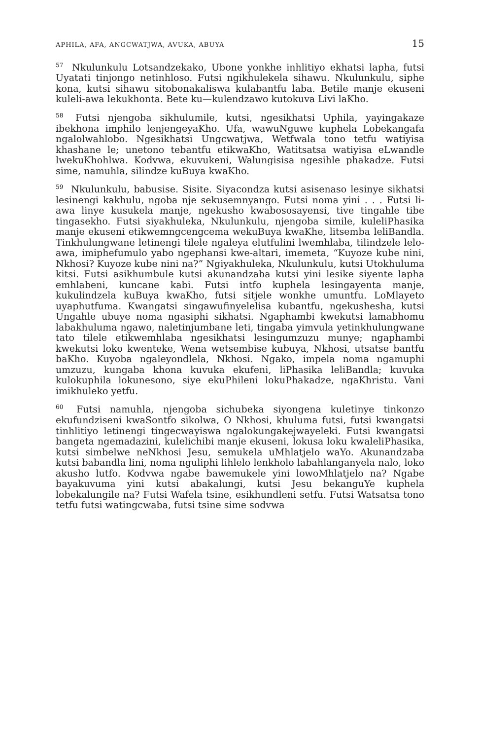APHILA, AFA, ANGCWATJWA, AVUKA, ABUYA 15
<sup>57</sup> Nkulunkulu Lotsandzekako, Ubone yonkhe inhlitiyo ekhatsi lapha, futsi Uyatati tinjongo netinhloso. Futsi ngikhulekela sihawu. Nkulunkulu, siphe kona, kutsi sihawu sitobonakaliswa kulabantfu laba. Betile manje ekuseni kuleli-awa lekukhonta. Bete ku—kulendzawo kutokuva Livi laKho.
<sup>58</sup> Futsi njengoba sikhulumile, kutsi, ngesikhatsi Uphila, yayingakaze ibekhona imphilo lenjengeyaKho. Ufa, wawuNguwe kuphela Lobekangafa ngalolwahlobo. Ngesikhatsi Ungcwatjwa, Wetfwala tono tetfu watiyisa khashane le; unetono tebantfu etikwaKho, Watitsatsa watiyisa eLwandle lwekuKhohlwa. Kodvwa, ekuvukeni, Walungisisa ngesihle phakadze. Futsi sime, namuhla, silindze kuBuya kwaKho.
<sup>59</sup> Nkulunkulu, babusise. Sisite. Siyacondza kutsi asisenaso lesinye sikhatsi lesinengi kakhulu, ngoba nje sekusemnyango. Futsi noma yini . . . Futsi li-awa linye kusukela manje, ngekusho kwabososayensi, tive tingahle tibe tingasekho. Futsi siyakhuleka, Nkulunkulu, njengoba simile, kuleliPhasika manje ekuseni etikwemngcengcema wekuBuya kwaKhe, litsemba leliBandla. Tinkhulungwane letinengi tilele ngaleya elutfulini lwemhlaba, tilindzele lelo-awa, imiphefumulo yabo ngephansi kwe-altari, imemeta, “Kuyoze kube nini, Nkhosi? Kuyoze kube nini na?” Ngiyakhuleka, Nkulunkulu, kutsi Utokhuluma kitsi. Futsi asikhumbule kutsi akunandzaba kutsi yini lesike siyente lapha emhlabeni, kuncane kabi. Futsi intfo kuphela lesingayenta manje, kukulindzela kuBuya kwaKho, futsi sitjele wonkhe umuntfu. LoMlayeto uyaphutfuma. Kwangatsi singawufinyelelisa kubantfu, ngekushesha, kutsi Ungahle ubuye noma ngasiphi sikhatsi. Ngaphambi kwekutsi lamabhomu labakhuluma ngawo, naletinjumbane leti, tingaba yimvula yetinkhulungwane tato tilele etikwemhlaba ngesikhatsi lesingumzuzu munye; ngaphambi kwekutsi loko kwenteke, Wena wetsembise kubuya, Nkhosi, utsatse bantfu baKho. Kuyoba ngaleyondlela, Nkhosi. Ngako, impela noma ngamuphi umzuzu, kungaba khona kuvuka ekufeni, liPhasika leliBandla; kuvuka kulokuphila lokunesono, siye ekuPhileni lokuPhakadze, ngaKhristu. Vani imikhuleko yetfu.
<sup>60</sup> Futsi namuhla, njengoba sichubeka siyongena kuletinye tinkonzo ekufundziseni kwaSontfo sikolwa, O Nkhosi, khuluma futsi, futsi kwangatsi tinhlitiyo letinengi tingecwayiswa ngalokungakejwayeleki. Futsi kwangatsi bangeta ngemadazini, kulelichibi manje ekuseni, lokusa loku kwaleliPhasika, kutsi simbelwe neNkhosi Jesu, semukela uMhlatjelo waYo. Akunandzaba kutsi babandla lini, noma nguliphi lihlelo lenkholo labahlanganyela nalo, loko akusho lutfo. Kodvwa ngabe bawemukele yini lowoMhlatjelo na? Ngabe bayakuvuma yini kutsi abakalungi, kutsi Jesu bekanguYe kuphela lobekalungile na? Futsi Wafela tsine, esikhundleni setfu. Futsi Watsatsa tono tetfu futsi watingcwaba, futsi tsine sime sodvwa